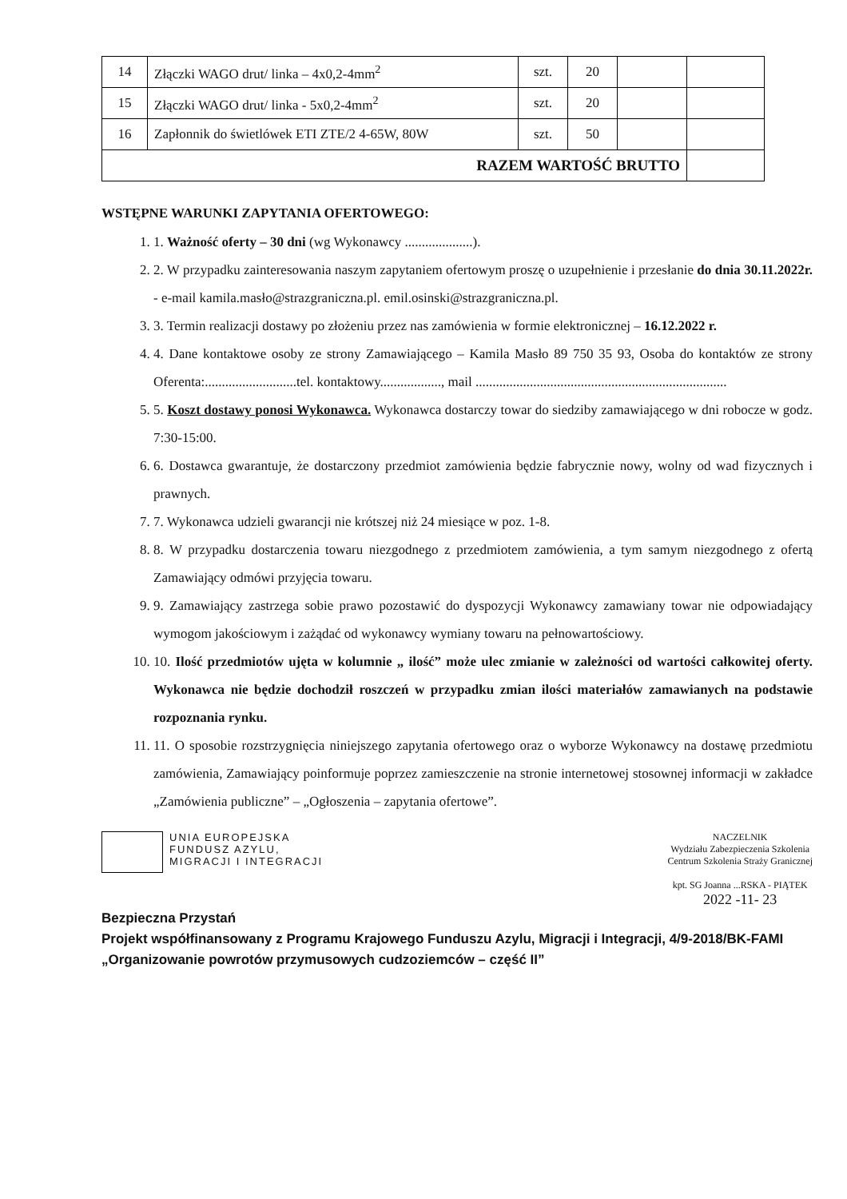| 14 | Złączki WAGO drut/ linka – 4x0,2-4mm<sup>2</sup> | szt. | 20 | | |
| 15 | Złączki WAGO drut/ linka - 5x0,2-4mm<sup>2</sup> | szt. | 20 | | |
| 16 | Zapłonnik do świetlówek ETI ZTE/2 4-65W, 80W | szt. | 50 | | |
| RAZEM WARTOŚĆ BRUTTO | | | | | |
WSTĘPNE WARUNKI ZAPYTANIA OFERTOWEGO:
1. 1. Ważność oferty – 30 dni (wg Wykonawcy ....................).
2. 2. W przypadku zainteresowania naszym zapytaniem ofertowym proszę o uzupełnienie i przesłanie do dnia 30.11.2022r. - e-mail kamila.masło@strazgraniczna.pl. emil.osinski@strazgraniczna.pl.
3. 3. Termin realizacji dostawy po złożeniu przez nas zamówienia w formie elektronicznej – 16.12.2022 r.
4. 4. Dane kontaktowe osoby ze strony Zamawiającego – Kamila Masło 89 750 35 93, Osoba do kontaktów ze strony Oferenta:...........................tel. kontaktowy.................., mail ..........................................................................
5. 5. Koszt dostawy ponosi Wykonawca. Wykonawca dostarczy towar do siedziby zamawiającego w dni robocze w godz. 7:30-15:00.
6. 6. Dostawca gwarantuje, że dostarczony przedmiot zamówienia będzie fabrycznie nowy, wolny od wad fizycznych i prawnych.
7. 7. Wykonawca udzieli gwarancji nie krótszej niż 24 miesiące w poz. 1-8.
8. 8. W przypadku dostarczenia towaru niezgodnego z przedmiotem zamówienia, a tym samym niezgodnego z ofertą Zamawiający odmówi przyjęcia towaru.
9. 9. Zamawiający zastrzega sobie prawo pozostawić do dyspozycji Wykonawcy zamawiany towar nie odpowiadający wymogom jakościowym i zażądać od wykonawcy wymiany towaru na pełnowartościowy.
10. 10. Ilość przedmiotów ujęta w kolumnie „ ilość” może ulec zmianie w zależności od wartości całkowitej oferty. Wykonawca nie będzie dochodził roszczeń w przypadku zmian ilości materiałów zamawianych na podstawie rozpoznania rynku.
11. 11. O sposobie rozstrzygnięcia niniejszego zapytania ofertowego oraz o wyborze Wykonawcy na dostawę przedmiotu zamówienia, Zamawiający poinformuje poprzez zamieszczenie na stronie internetowej stosownej informacji w zakładce „Zamówienia publiczne” – „Ogłoszenia – zapytania ofertowe”.
UNIA EUROPEJSKA
FUNDUSZ AZYLU,
MIGRACJI I INTEGRACJI
NACZELNIK
Wydziału Zabezpieczenia Szkolenia
Centrum Szkolenia Straży Granicznej
kpt. SG Joanna ...RSKA - PIĄTEK
2022 -11- 23
Bezpieczna Przystań
Projekt współfinansowany z Programu Krajowego Funduszu Azylu, Migracji i Integracji, 4/9-2018/BK-FAMI „Organizowanie powrotów przymusowych cudzoziemców – część II”